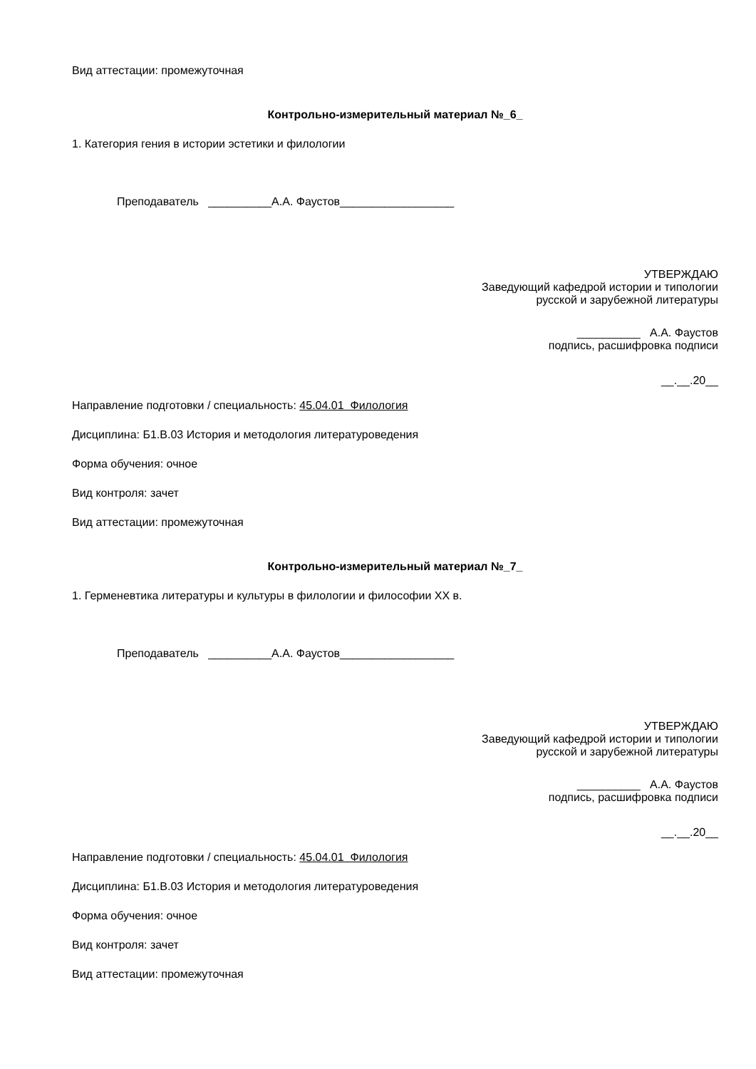Вид аттестации: промежуточная
Контрольно-измерительный материал №_6_
1. Категория гения в истории эстетики и филологии
Преподаватель __________А.А. Фаустов__________________
УТВЕРЖДАЮ
Заведующий кафедрой истории и типологии
русской и зарубежной литературы
__________ А.А. Фаустов
подпись, расшифровка подписи
__.__.20__
Направление подготовки / специальность: 45.04.01 Филология
Дисциплина: Б1.В.03 История и методология литературоведения
Форма обучения: очное
Вид контроля: зачет
Вид аттестации: промежуточная
Контрольно-измерительный материал №_7_
1. Герменевтика литературы и культуры в филологии и философии XX в.
Преподаватель __________А.А. Фаустов__________________
УТВЕРЖДАЮ
Заведующий кафедрой истории и типологии
русской и зарубежной литературы
__________ А.А. Фаустов
подпись, расшифровка подписи
__.__.20__
Направление подготовки / специальность: 45.04.01 Филология
Дисциплина: Б1.В.03 История и методология литературоведения
Форма обучения: очное
Вид контроля: зачет
Вид аттестации: промежуточная